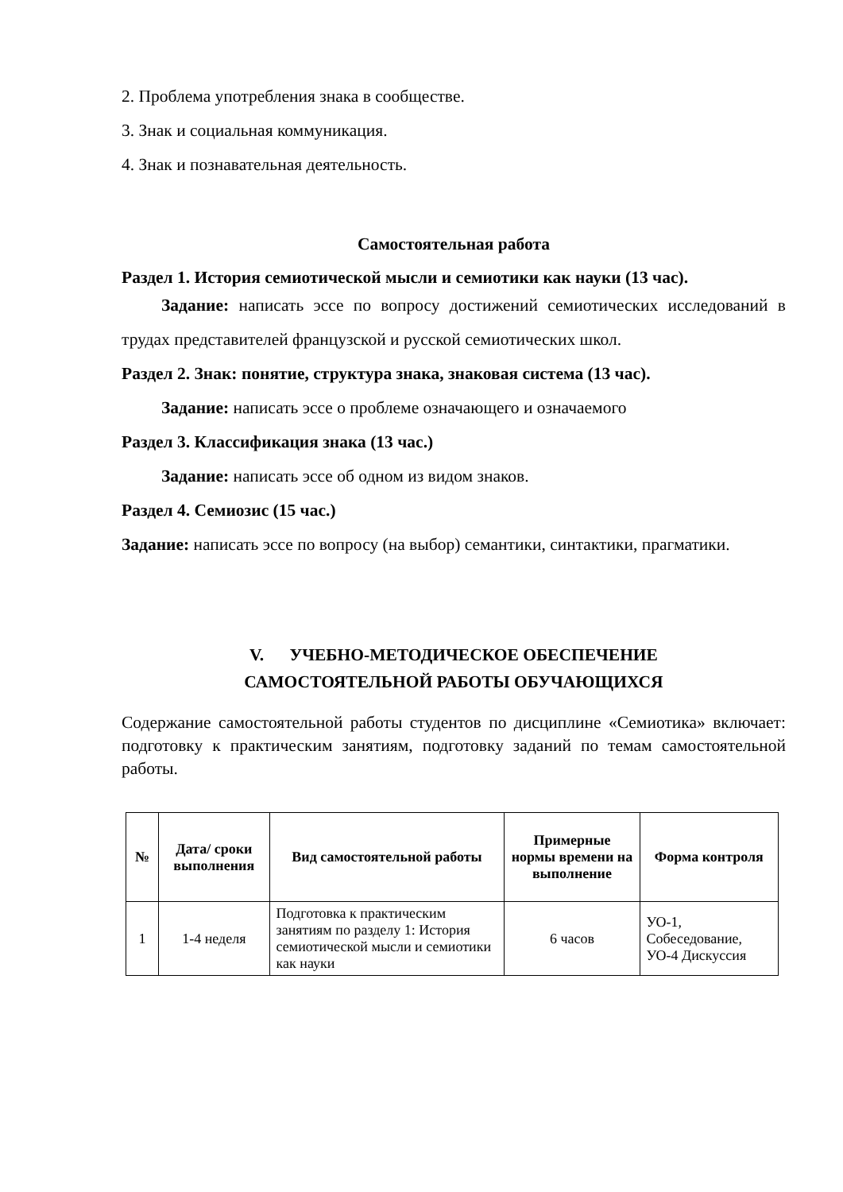2. Проблема употребления знака в сообществе.
3. Знак и социальная коммуникация.
4. Знак и познавательная деятельность.
Самостоятельная работа
Раздел 1. История семиотической мысли и семиотики как науки (13 час).
Задание: написать эссе по вопросу достижений семиотических исследований в трудах представителей французской и русской семиотических школ.
Раздел 2. Знак: понятие, структура знака, знаковая система (13 час).
Задание: написать эссе о проблеме означающего и означаемого
Раздел 3. Классификация знака (13 час.)
Задание: написать эссе об одном из видом знаков.
Раздел 4. Семиозис (15 час.)
Задание: написать эссе по вопросу (на выбор) семантики, синтактики, прагматики.
V. УЧЕБНО-МЕТОДИЧЕСКОЕ ОБЕСПЕЧЕНИЕ
САМОСТОЯТЕЛЬНОЙ РАБОТЫ ОБУЧАЮЩИХСЯ
Содержание самостоятельной работы студентов по дисциплине «Семиотика» включает: подготовку к практическим занятиям, подготовку заданий по темам самостоятельной работы.
| № | Дата/ сроки выполнения | Вид самостоятельной работы | Примерные нормы времени на выполнение | Форма контроля |
| --- | --- | --- | --- | --- |
| 1 | 1-4 неделя | Подготовка к практическим занятиям по разделу 1: История семиотической мысли и семиотики как науки | 6 часов | УО-1, Собеседование, УО-4 Дискуссия |